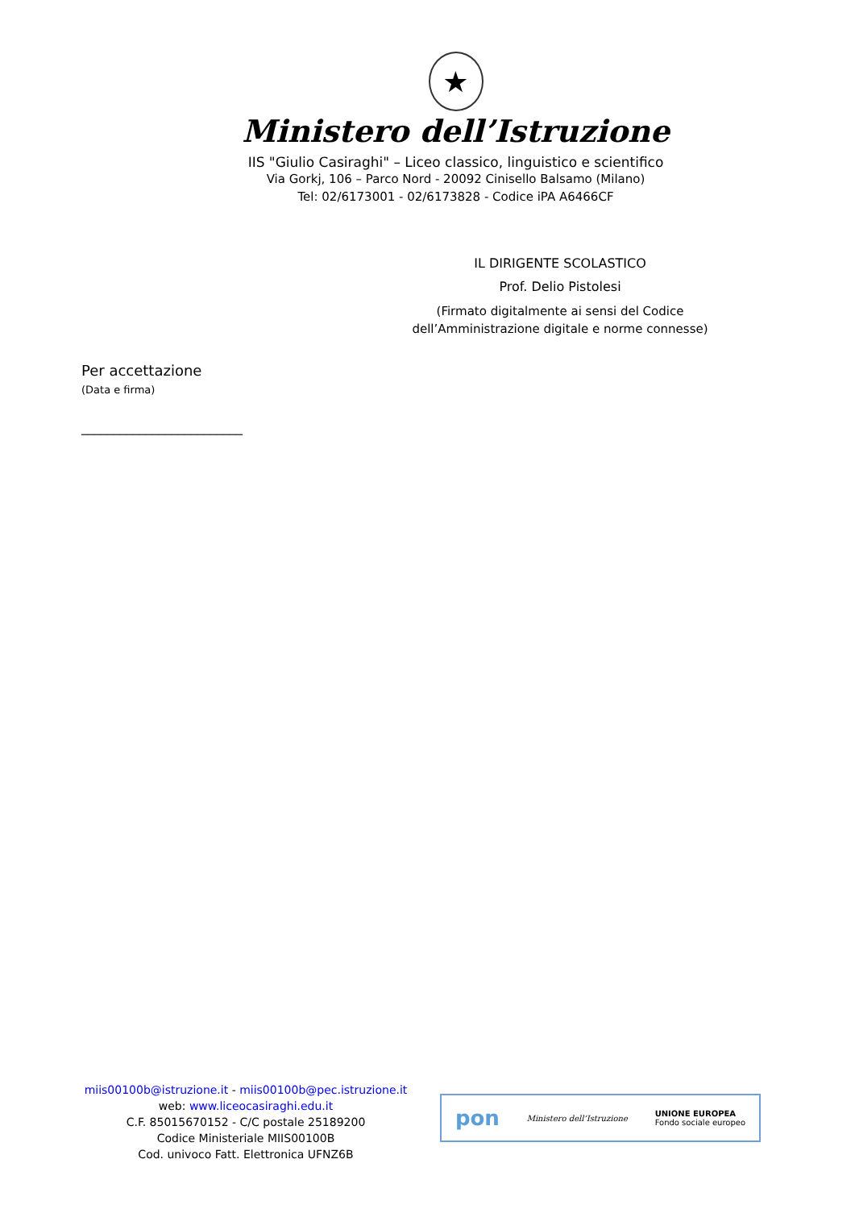★
Ministero dell’Istruzione
IIS "Giulio Casiraghi" – Liceo classico, linguistico e scientifico
Via Gorkj, 106 – Parco Nord - 20092 Cinisello Balsamo (Milano)
Tel: 02/6173001 - 02/6173828 - Codice iPA A6466CF
IL DIRIGENTE SCOLASTICO
Prof. Delio Pistolesi
(Firmato digitalmente ai sensi del Codice dell’Amministrazione digitale e norme connesse)
Per accettazione
(Data e firma)
_________________________
miis00100b@istruzione.it - miis00100b@pec.istruzione.it
web: www.liceocasiraghi.edu.it
C.F. 85015670152 - C/C postale 25189200
Codice Ministeriale MIIS00100B
Cod. univoco Fatt. Elettronica UFNZ6B
pon Ministero dell’Istruzione UNIONE EUROPEA
Fondo sociale europeo